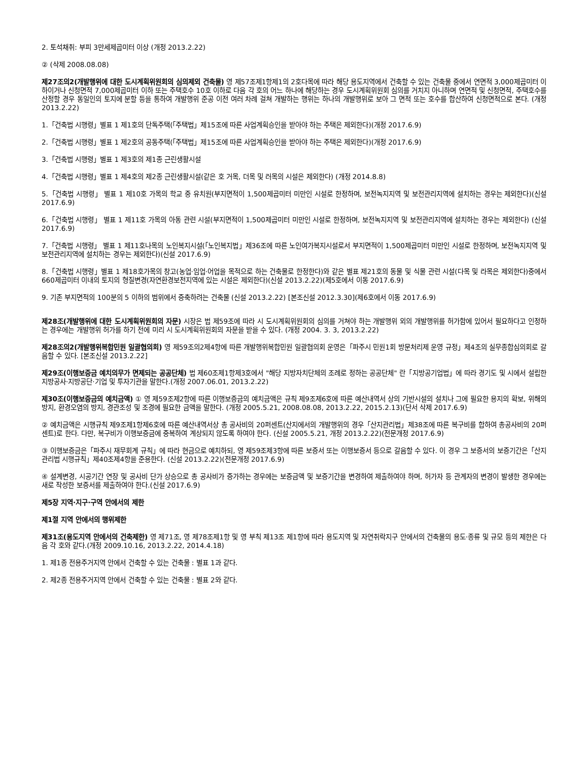2. 토석채취: 부피 3만세제곱미터 이상 (개정 2013.2.22)
② (삭제 2008.08.08)
제27조의2(개발행위에 대한 도시계획위원회의 심의제외 건축물) 영 제57조제1항제1의 2호다목에 따라 해당 용도지역에서 건축할 수 있는 건축물 중에서 연면적 3,000제곱미터 이하이거나 신청면적 7,000제곱미터 이하 또는 주택호수 10호 이하로 다음 각 호의 어느 하나에 해당하는 경우 도시계획위원회 심의를 거치지 아니하며 연면적 및 신청면적, 주택호수를 산정할 경우 동일인의 토지에 분할 등을 통하여 개발행위 준공 이전 여러 차례 걸쳐 개발하는 행위는 하나의 개발행위로 보아 그 면적 또는 호수를 합산하여 신청면적으로 본다. (개정 2013.2.22)
1.「건축법 시행령」별표 1 제1호의 단독주택(「주택법」제15조에 따른 사업계획승인을 받아야 하는 주택은 제외한다)(개정 2017.6.9)
2.「건축법 시행령」별표 1 제2호의 공동주택(「주택법」제15조에 따른 사업계획승인을 받아야 하는 주택은 제외한다)(개정 2017.6.9)
3.「건축법 시행령」별표 1 제3호의 제1종 근린생활시설
4.「건축법 시행령」별표 1 제4호의 제2종 근린생활시설(같은 호 거목, 더목 및 러목의 시설은 제외한다) (개정 2014.8.8)
5.「건축법 시행령」 별표 1 제10호 가목의 학교 중 유치원(부지면적이 1,500제곱미터 미만인 시설로 한정하며, 보전녹지지역 및 보전관리지역에 설치하는 경우는 제외한다)(신설 2017.6.9)
6.「건축법 시행령」 별표 1 제11호 가목의 아동 관련 시설(부지면적이 1,500제곱미터 미만인 시설로 한정하며, 보전녹지지역 및 보전관리지역에 설치하는 경우는 제외한다) (신설 2017.6.9)
7.「건축법 시행령」 별표 1 제11호나목의 노인복지시설(「노인복지법」제36조에 따른 노인여가복지시설로서 부지면적이 1,500제곱미터 미만인 시설로 한정하며, 보전녹지지역 및 보전관리지역에 설치하는 경우는 제외한다)(신설 2017.6.9)
8.「건축법 시행령」별표 1 제18호가목의 창고(농업·임업·어업을 목적으로 하는 건축물로 한정한다)와 같은 별표 제21호의 동물 및 식물 관련 시설(다목 및 라목은 제외한다)중에서 660제곱미터 이내의 토지의 형질변경(자연환경보전지역에 있는 시설은 제외한다)(신설 2013.2.22)(제5호에서 이동 2017.6.9)
9. 기존 부지면적의 100분의 5 이하의 범위에서 증축하려는 건축물 (신설 2013.2.22) [본조신설 2012.3.30](제6호에서 이동 2017.6.9)
제28조(개발행위에 대한 도시계획위원회의 자문) 시장은 법 제59조에 따라 시 도시계획위원회의 심의를 거쳐야 하는 개발행위 외의 개발행위를 허가함에 있어서 필요하다고 인정하는 경우에는 개발행위 허가를 하기 전에 미리 시 도시계획위원회의 자문을 받을 수 있다. (개정 2004. 3. 3, 2013.2.22)
제28조의2(개발행위복합민원 일괄협의회) 영 제59조의2제4항에 따른 개발행위복합민원 일괄협의회 운영은「파주시 민원1회 방문처리제 운영 규정」제4조의 실무종합심의회로 갈음할 수 있다. [본조신설 2013.2.22]
제29조(이행보증금 예치의무가 면제되는 공공단체) 법 제60조제1항제3호에서 "해당 지방자치단체의 조례로 정하는 공공단체" 란「지방공기업법」에 따라 경기도 및 시에서 설립한 지방공사·지방공단·기업 및 투자기관을 말한다.(개정 2007.06.01, 2013.2.22)
제30조(이행보증금의 예치금액) ① 영 제59조제2항에 따른 이행보증금의 예치금액은 규칙 제9조제6호에 따른 예산내역서 상의 기반시설의 설치나 그에 필요한 용지의 확보, 위해의 방지, 환경오염의 방지, 경관조성 및 조경에 필요한 금액을 말한다. (개정 2005.5.21, 2008.08.08, 2013.2.22, 2015.2.13)(단서 삭제 2017.6.9)
② 예치금액은 시행규칙 제9조제1항제6호에 따른 예산내역서상 총 공사비의 20퍼센트(산지에서의 개발행위의 경우「산지관리법」제38조에 따른 복구비를 합하여 총공사비의 20퍼센트)로 한다. 다만, 복구비가 이행보증금에 중복하여 계상되지 않도록 하여야 한다. (신설 2005.5.21, 개정 2013.2.22)(전문개정 2017.6.9)
③ 이행보증금은「파주시 재무회계 규칙」에 따라 현금으로 예치하되, 영 제59조제3항에 따른 보증서 또는 이행보증서 등으로 갈음할 수 있다. 이 경우 그 보증서의 보증기간은「산지관리법 시행규칙」제40조제4항을 준용한다. (신설 2013.2.22)(전문개정 2017.6.9)
④ 설계변경, 시공기간 연장 및 공사비 단가 상승으로 총 공사비가 증가하는 경우에는 보증금액 및 보증기간을 변경하여 제출하여야 하며, 허가자 등 관계자의 변경이 발생한 경우에는 새로 작성한 보증서를 제출하여야 한다.(신설 2017.6.9)
제5장 지역·지구·구역 안에서의 제한
제1절 지역 안에서의 행위제한
제31조(용도지역 안에서의 건축제한) 영 제71조, 영 제78조제1항 및 영 부칙 제13조 제1항에 따라 용도지역 및 자연취락지구 안에서의 건축물의 용도·종류 및 규모 등의 제한은 다음 각 호와 같다.(개정 2009.10.16, 2013.2.22, 2014.4.18)
1. 제1종 전용주거지역 안에서 건축할 수 있는 건축물 : 별표 1과 같다.
2. 제2종 전용주거지역 안에서 건축할 수 있는 건축물 : 별표 2와 같다.